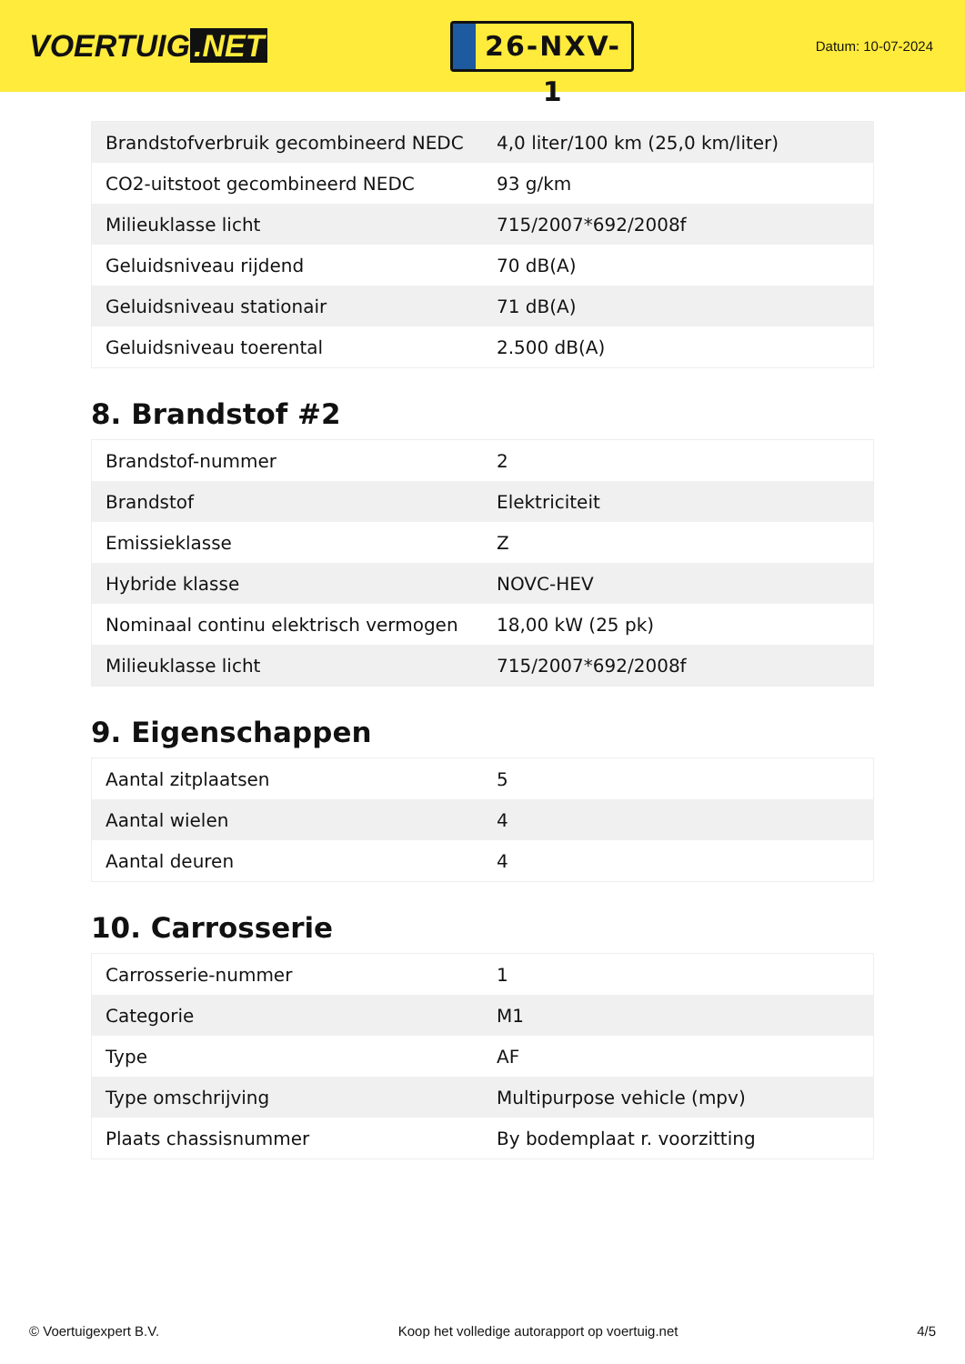VOERTUIG.NET
26-NXV-1
Datum: 10-07-2024
| Brandstofverbruik gecombineerd NEDC | 4,0 liter/100 km (25,0 km/liter) |
| CO2-uitstoot gecombineerd NEDC | 93 g/km |
| Milieuklasse licht | 715/2007*692/2008f |
| Geluidsniveau rijdend | 70 dB(A) |
| Geluidsniveau stationair | 71 dB(A) |
| Geluidsniveau toerental | 2.500 dB(A) |
8. Brandstof #2
| Brandstof-nummer | 2 |
| Brandstof | Elektriciteit |
| Emissieklasse | Z |
| Hybride klasse | NOVC-HEV |
| Nominaal continu elektrisch vermogen | 18,00 kW (25 pk) |
| Milieuklasse licht | 715/2007*692/2008f |
9. Eigenschappen
| Aantal zitplaatsen | 5 |
| Aantal wielen | 4 |
| Aantal deuren | 4 |
10. Carrosserie
| Carrosserie-nummer | 1 |
| Categorie | M1 |
| Type | AF |
| Type omschrijving | Multipurpose vehicle (mpv) |
| Plaats chassisnummer | By bodemplaat r. voorzitting |
© Voertuigexpert B.V. Koop het volledige autorapport op voertuig.net 4/5